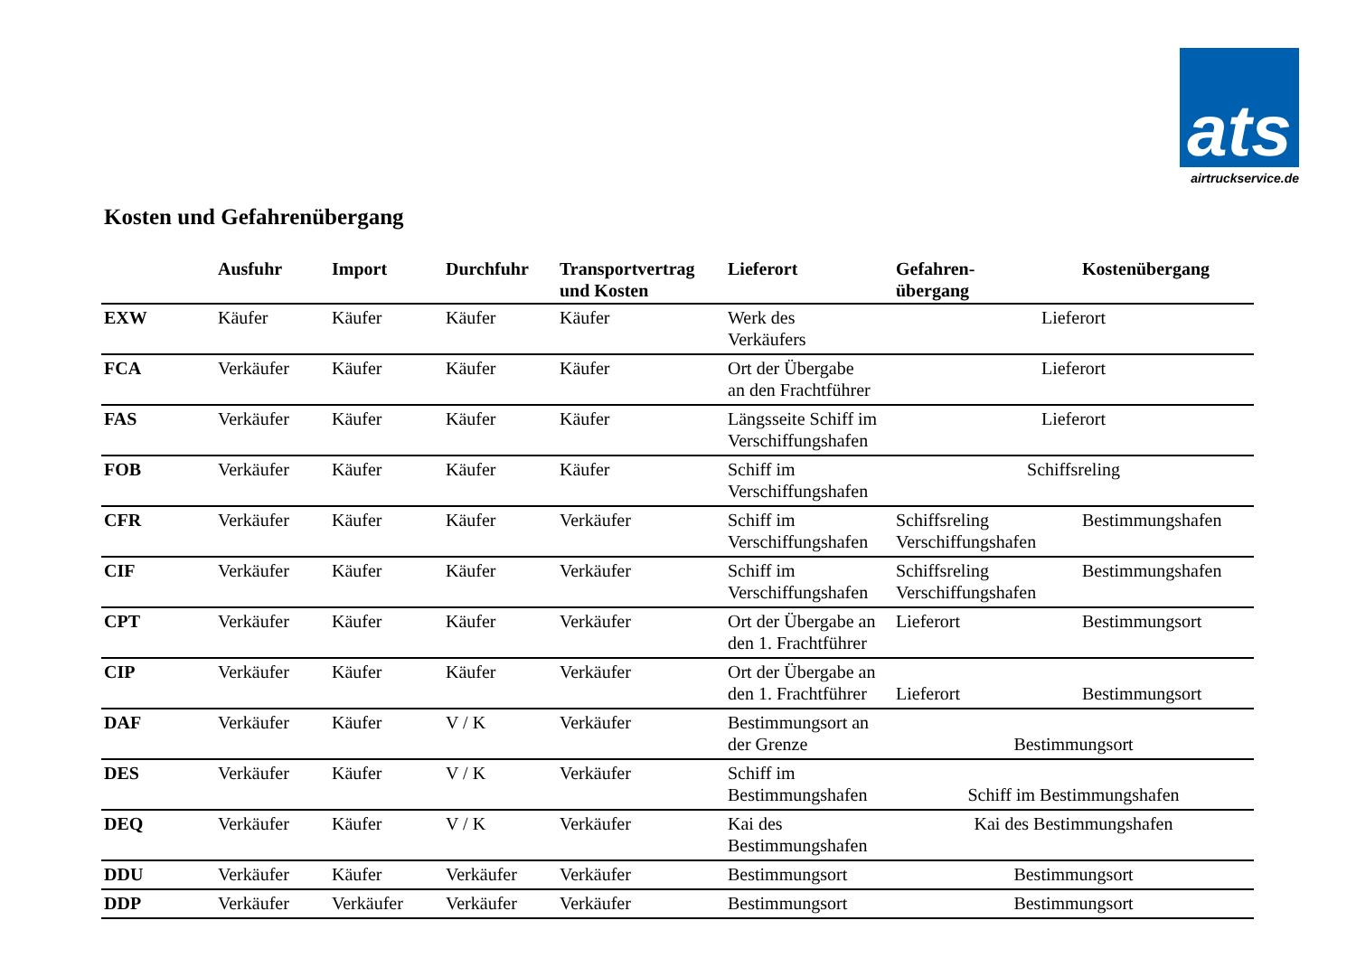ats
airtruckservice.de
Kosten und Gefahrenübergang
| | Ausfuhr | Import | Durchfuhr | Transportvertrag und Kosten | Lieferort | Gefahren- übergang | Kostenübergang |
| --- | --- | --- | --- | --- | --- | --- | --- |
| EXW | Käufer | Käufer | Käufer | Käufer | Werk des Verkäufers | Lieferort | |
| FCA | Verkäufer | Käufer | Käufer | Käufer | Ort der Übergabe an den Frachtführer | Lieferort | |
| FAS | Verkäufer | Käufer | Käufer | Käufer | Längsseite Schiff im Verschiffungshafen | Lieferort | |
| FOB | Verkäufer | Käufer | Käufer | Käufer | Schiff im Verschiffungshafen | Schiffsreling | |
| CFR | Verkäufer | Käufer | Käufer | Verkäufer | Schiff im Verschiffungshafen | Schiffsreling Verschiffungshafen | Bestimmungshafen |
| CIF | Verkäufer | Käufer | Käufer | Verkäufer | Schiff im Verschiffungshafen | Schiffsreling Verschiffungshafen | Bestimmungshafen |
| CPT | Verkäufer | Käufer | Käufer | Verkäufer | Ort der Übergabe an den 1. Frachtführer | Lieferort | Bestimmungsort |
| CIP | Verkäufer | Käufer | Käufer | Verkäufer | Ort der Übergabe an den 1. Frachtführer | Lieferort | Bestimmungsort |
| DAF | Verkäufer | Käufer | V / K | Verkäufer | Bestimmungsort an der Grenze | Bestimmungsort | |
| DES | Verkäufer | Käufer | V / K | Verkäufer | Schiff im Bestimmungshafen | Schiff im Bestimmungshafen | |
| DEQ | Verkäufer | Käufer | V / K | Verkäufer | Kai des Bestimmungshafen | Kai des Bestimmungshafen | |
| DDU | Verkäufer | Käufer | Verkäufer | Verkäufer | Bestimmungsort | Bestimmungsort | |
| DDP | Verkäufer | Verkäufer | Verkäufer | Verkäufer | Bestimmungsort | Bestimmungsort | |